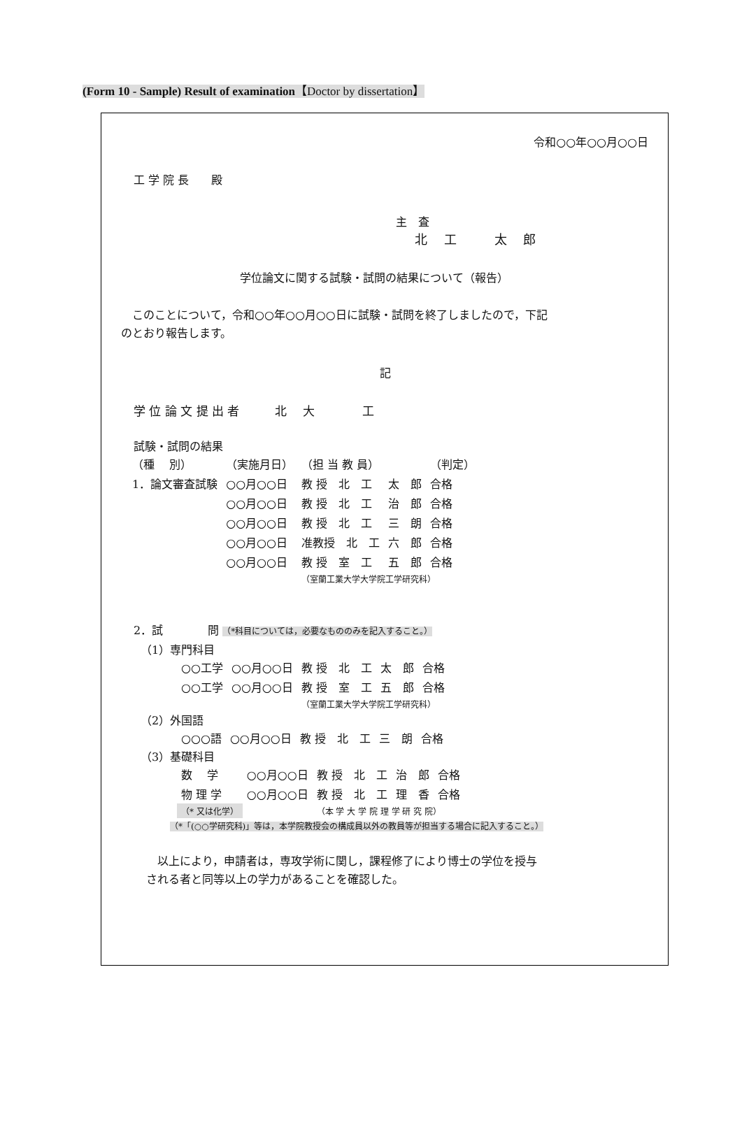(Form 10 - Sample) Result of examination【Doctor by dissertation】
令和○○年○○月○○日
工 学 院 長　　殿
主　査
北　 工　　　太　 郎
学位論文に関する試験・試問の結果について（報告）
　このことについて，令和○○年○○月○○日に試験・試問を終了しましたので，下記
のとおり報告します。
記
学 位 論 文 提 出 者　　　北　 大　　　　工
試験・試問の結果
| （種 別） | （実施月日） | （担 当 教 員） | | （判定） |
| 1．論文審査試験 | ○○月○○日 | 教 授 北 工 | 太 郎 | 合格 |
| | ○○月○○日 | 教 授 北 工 | 治 郎 | 合格 |
| | ○○月○○日 | 教 授 北 工 | 三 朗 | 合格 |
| | ○○月○○日 | 准教授 北 工 | 六 郎 | 合格 |
| | ○○月○○日 | 教 授 室 工 | 五 郎 | 合格 |
| | | （室蘭工業大学大学院工学研究科） | | |
2．試　　　　問 （*科目については，必要なもののみを記入すること。）
（1）専門科目
| ○○工学 | ○○月○○日 | 教 授 北 工 | 太 郎 | 合格 |
| ○○工学 | ○○月○○日 | 教 授 室 工 | 五 郎 | 合格 |
| | | （室蘭工業大学大学院工学研究科） | | |
（2）外国語
| ○○○語 | ○○月○○日 | 教 授 北 工 | 三 朗 | 合格 |
（3）基礎科目
| 数 学 | ○○月○○日 | 教 授 北 工 | 治 郎 | 合格 |
| 物 理 学 | ○○月○○日 | 教 授 北 工 | 理 香 | 合格 |
| （* 又は化学） | | （本 学 大 学 院 理 学 研 究 院） | | |
（*「(○○学研究科)」等は，本学院教授会の構成員以外の教員等が担当する場合に記入すること。）
　以上により，申請者は，専攻学術に関し，課程修了により博士の学位を授与
される者と同等以上の学力があることを確認した。